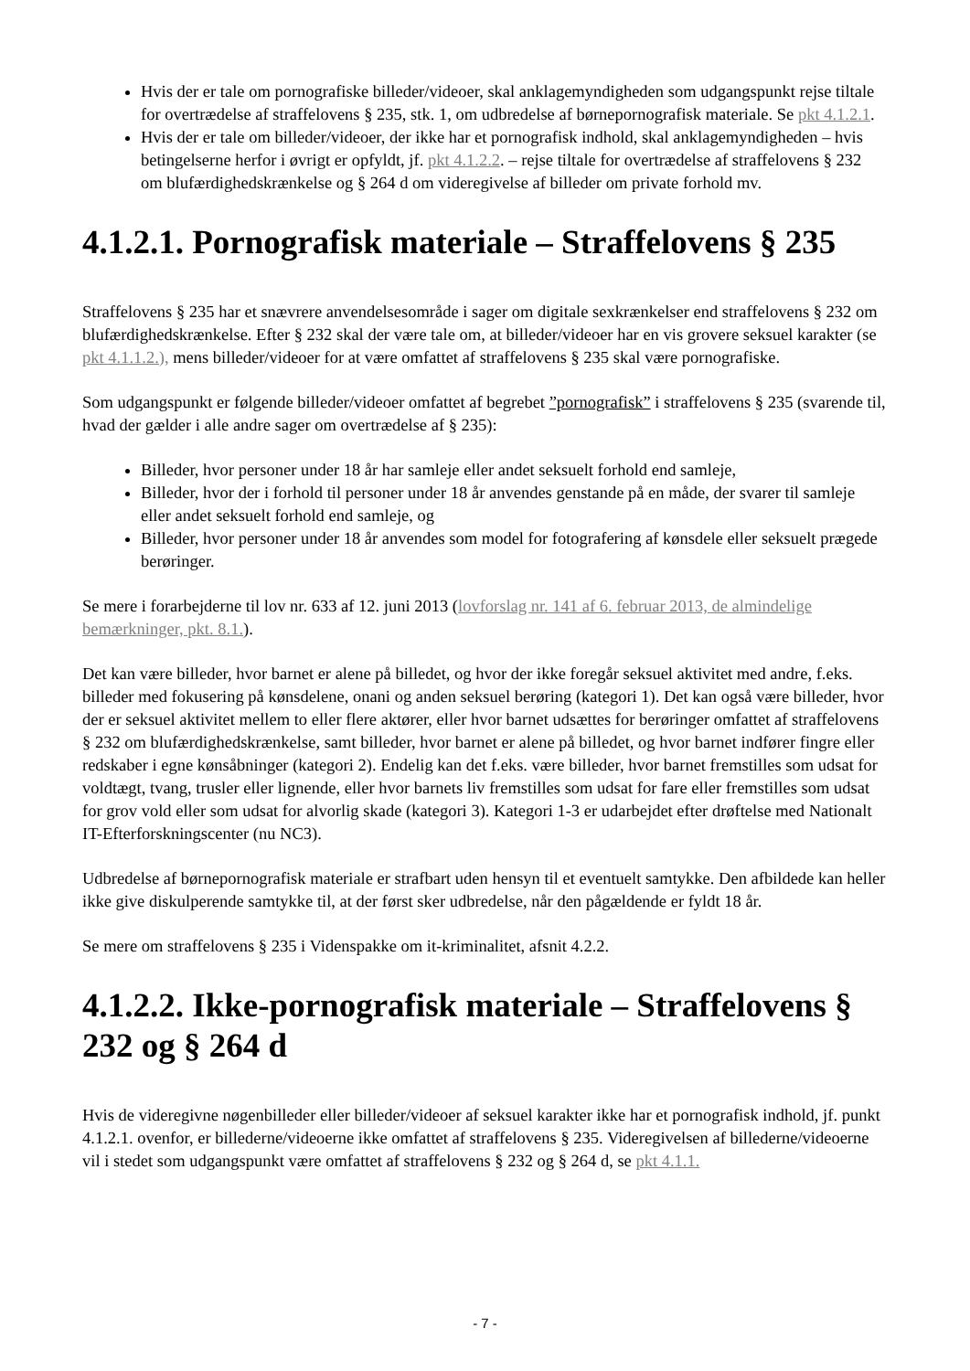Hvis der er tale om pornografiske billeder/videoer, skal anklagemyndigheden som udgangspunkt rejse tiltale for overtrædelse af straffelovens § 235, stk. 1, om udbredelse af børnepornografisk materiale. Se pkt 4.1.2.1.
Hvis der er tale om billeder/videoer, der ikke har et pornografisk indhold, skal anklagemyndigheden – hvis betingelserne herfor i øvrigt er opfyldt, jf. pkt 4.1.2.2. – rejse tiltale for overtrædelse af straffelovens § 232 om blufærdighedskrænkelse og § 264 d om videregivelse af billeder om private forhold mv.
4.1.2.1. Pornografisk materiale – Straffelovens § 235
Straffelovens § 235 har et snævrere anvendelsesområde i sager om digitale sexkrænkelser end straffelovens § 232 om blufærdighedskrænkelse. Efter § 232 skal der være tale om, at billeder/videoer har en vis grovere seksuel karakter (se pkt 4.1.1.2.), mens billeder/videoer for at være omfattet af straffelovens § 235 skal være pornografiske.
Som udgangspunkt er følgende billeder/videoer omfattet af begrebet ”pornografisk” i straffelovens § 235 (svarende til, hvad der gælder i alle andre sager om overtrædelse af § 235):
Billeder, hvor personer under 18 år har samleje eller andet seksuelt forhold end samleje,
Billeder, hvor der i forhold til personer under 18 år anvendes genstande på en måde, der svarer til samleje eller andet seksuelt forhold end samleje, og
Billeder, hvor personer under 18 år anvendes som model for fotografering af kønsdele eller seksuelt prægede berøringer.
Se mere i forarbejderne til lov nr. 633 af 12. juni 2013 (lovforslag nr. 141 af 6. februar 2013, de almindelige bemærkninger, pkt. 8.1.).
Det kan være billeder, hvor barnet er alene på billedet, og hvor der ikke foregår seksuel aktivitet med andre, f.eks. billeder med fokusering på kønsdelene, onani og anden seksuel berøring (kategori 1). Det kan også være billeder, hvor der er seksuel aktivitet mellem to eller flere aktører, eller hvor barnet udsættes for berøringer omfattet af straffelovens § 232 om blufærdighedskrænkelse, samt billeder, hvor barnet er alene på billedet, og hvor barnet indfører fingre eller redskaber i egne kønsåbninger (kategori 2). Endelig kan det f.eks. være billeder, hvor barnet fremstilles som udsat for voldtægt, tvang, trusler eller lignende, eller hvor barnets liv fremstilles som udsat for fare eller fremstilles som udsat for grov vold eller som udsat for alvorlig skade (kategori 3). Kategori 1-3 er udarbejdet efter drøftelse med Nationalt IT-Efterforskningscenter (nu NC3).
Udbredelse af børnepornografisk materiale er strafbart uden hensyn til et eventuelt samtykke. Den afbildede kan heller ikke give diskulperende samtykke til, at der først sker udbredelse, når den pågældende er fyldt 18 år.
Se mere om straffelovens § 235 i Videnspakke om it-kriminalitet, afsnit 4.2.2.
4.1.2.2. Ikke-pornografisk materiale – Straffelovens § 232 og § 264 d
Hvis de videregivne nøgenbilleder eller billeder/videoer af seksuel karakter ikke har et pornografisk indhold, jf. punkt 4.1.2.1. ovenfor, er billederne/videoerne ikke omfattet af straffelovens § 235. Videregivelsen af billederne/videoerne vil i stedet som udgangspunkt være omfattet af straffelovens § 232 og § 264 d, se pkt 4.1.1.
- 7 -